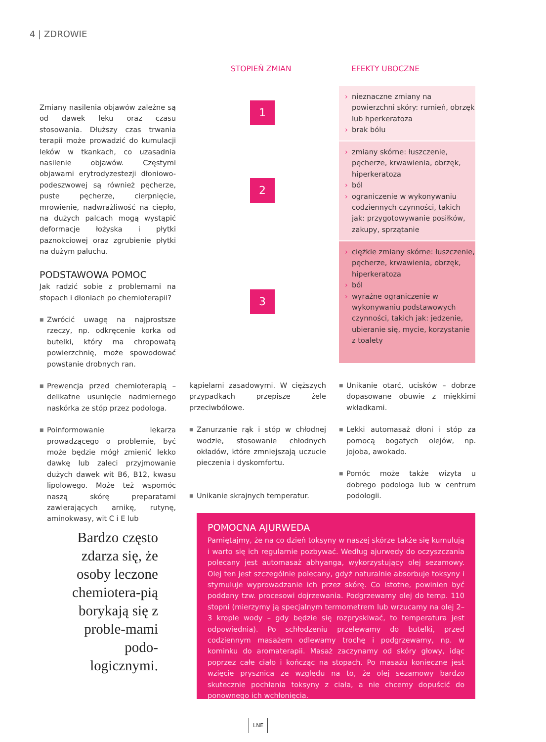4 | ZDROWIE
STOPIEŃ ZMIAN EFEKTY UBOCZNE
Zmiany nasilenia objawów zależne są od dawek leku oraz czasu stosowania. Dłuższy czas trwania terapii może prowadzić do kumulacji leków w tkankach, co uzasadnia nasilenie objawów. Częstymi objawami erytrodyzestezji dłoniowo-podeszwowej są również pęcherze, puste pęcherze, cierpnięcie, mrowienie, nadwrażliwość na ciepło, na dużych palcach mogą wystąpić deformacje łożyska i płytki paznokciowej oraz zgrubienie płytki na dużym paluchu.
PODSTAWOWA POMOC
Jak radzić sobie z problemami na stopach i dłoniach po chemioterapii?
■ Zwrócić uwagę na najprostsze rzeczy, np. odkręcenie korka od butelki, który ma chropowatą powierzchnię, może spowodować powstanie drobnych ran.
■ Prewencja przed chemioterapią – delikatne usunięcie nadmiernego naskórka ze stóp przez podologa.
■ Poinformowanie lekarza prowadzącego o problemie, być może będzie mógł zmienić lekko dawkę lub zaleci przyjmowanie dużych dawek wit B6, B12, kwasu lipolowego. Może też wspomóc naszą skórę preparatami zawierających arnikę, rutynę, aminokwasy, wit C i E lub
1
2
3
› nieznaczne zmiany na powierzchni skóry: rumień, obrzęk lub hperkeratoza
› brak bólu
› zmiany skórne: łuszczenie, pęcherze, krwawienia, obrzęk, hiperkeratoza
› ból
› ograniczenie w wykonywaniu codziennych czynności, takich jak: przygotowywanie posiłków, zakupy, sprzątanie
› ciężkie zmiany skórne: łuszczenie, pęcherze, krwawienia, obrzęk, hiperkeratoza
› ból
› wyraźne ograniczenie w wykonywaniu podstawowych czynności, takich jak: jedzenie, ubieranie się, mycie, korzystanie z toalety
kąpielami zasadowymi. W cięższych przypadkach przepisze żele przeciwbólowe.
■ Zanurzanie rąk i stóp w chłodnej wodzie, stosowanie chłodnych okładów, które zmniejszają uczucie pieczenia i dyskomfortu.
■ Unikanie skrajnych temperatur.
■ Unikanie otarć, ucisków – dobrze dopasowane obuwie z miękkimi wkładkami.
■ Lekki automasaż dłoni i stóp za pomocą bogatych olejów, np. jojoba, awokado.
■ Pomóc może także wizyta u dobrego podologa lub w centrum podologii.
Bardzo często zdarza się, że osoby leczone chemiotera-pią borykają się z proble-mami podo-logicznymi.
POMOCNA AJURWEDA
Pamiętajmy, że na co dzień toksyny w naszej skórze także się kumulują i warto się ich regularnie pozbywać. Według ajurwedy do oczyszczania polecany jest automasaż abhyanga, wykorzystujący olej sezamowy. Olej ten jest szczególnie polecany, gdyż naturalnie absorbuje toksyny i stymuluje wyprowadzanie ich przez skórę. Co istotne, powinien być poddany tzw. procesowi dojrzewania. Podgrzewamy olej do temp. 110 stopni (mierzymy ją specjalnym termometrem lub wrzucamy na olej 2–3 krople wody – gdy będzie się rozpryskiwać, to temperatura jest odpowiednia). Po schłodzeniu przelewamy do butelki, przed codziennym masażem odlewamy trochę i podgrzewamy, np. w kominku do aromaterapii. Masaż zaczynamy od skóry głowy, idąc poprzez całe ciało i kończąc na stopach. Po masażu konieczne jest wzięcie prysznica ze względu na to, że olej sezamowy bardzo skutecznie pochłania toksyny z ciała, a nie chcemy dopuścić do ponownego ich wchłonięcia.
LNE